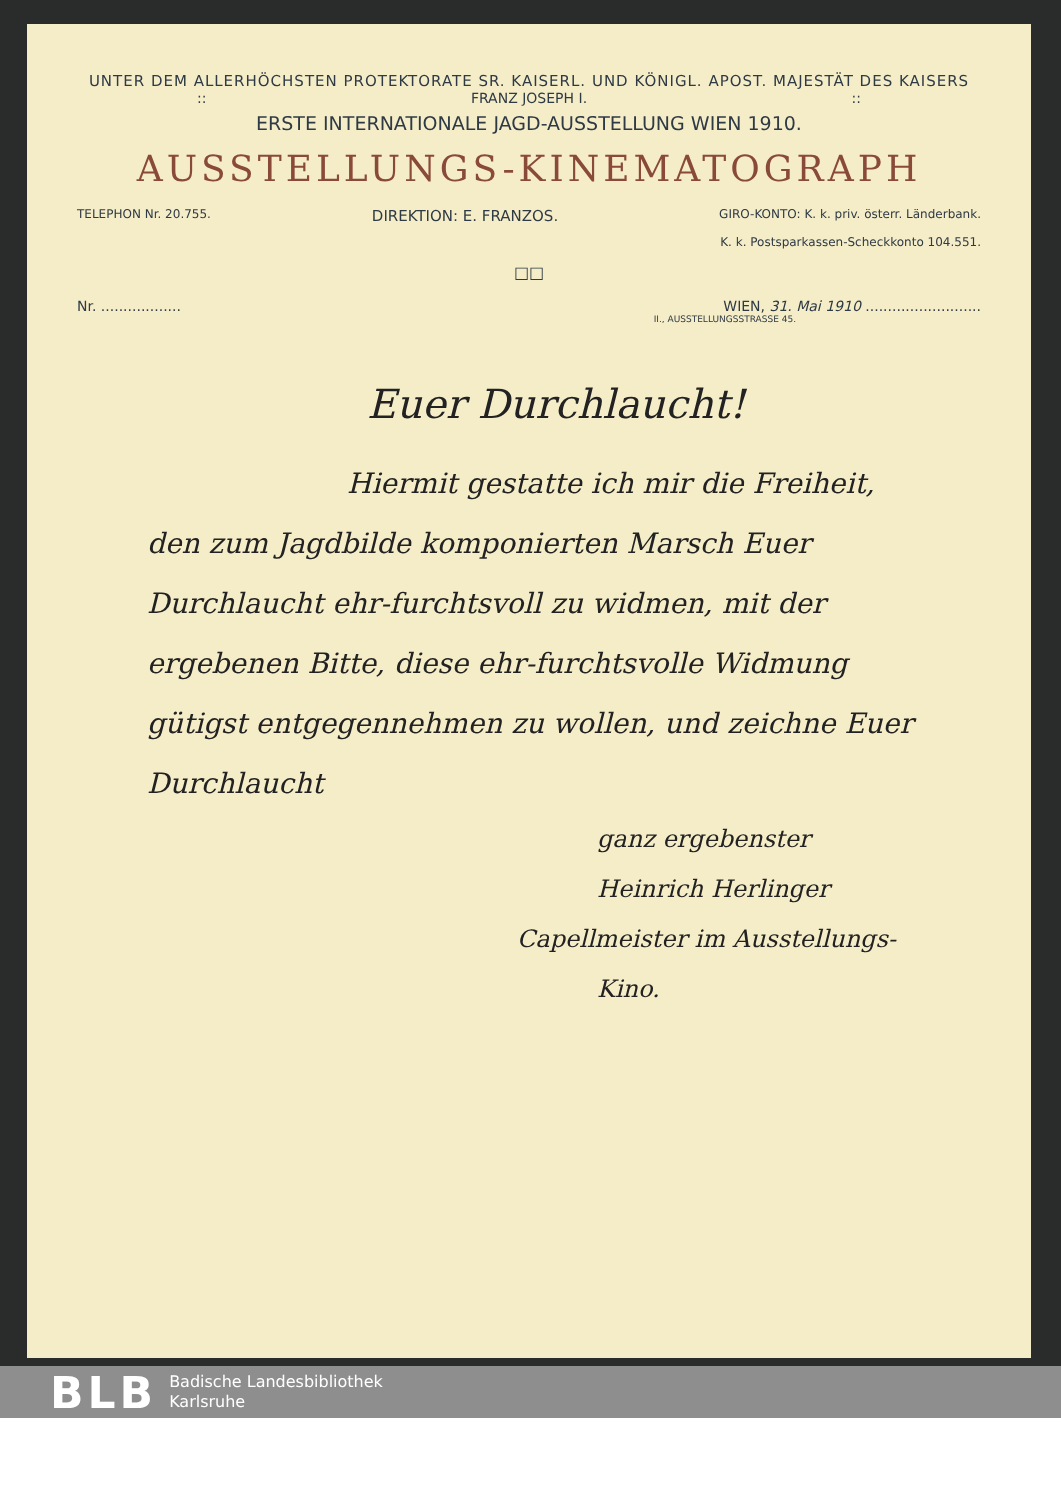UNTER DEM ALLERHÖCHSTEN PROTEKTORATE SR. KAISERL. UND KÖNIGL. APOST. MAJESTÄT DES KAISERS
:: FRANZ JOSEPH I.::
ERSTE INTERNATIONALE JAGD-AUSSTELLUNG WIEN 1910.
AUSSTELLUNGS-KINEMATOGRAPH
TELEPHON Nr. 20.755. DIREKTION: E. FRANZOS. GIRO-KONTO: K. k. priv. österr. Länderbank.
K. k. Postsparkassen-Scheckkonto 104.551.
□□
Nr. .................. WIEN, 31. Mai 1910 ..........................
II., AUSSTELLUNGSSTRASSE 45.
Euer Durchlaucht!
Hiermit gestatte ich mir die Freiheit, den zum Jagdbilde komponierten Marsch Euer Durchlaucht ehr-furchtsvoll zu widmen, mit der ergebenen Bitte, diese ehr-furchtsvolle Widmung gütigst entgegennehmen zu wollen, und zeichne Euer Durchlaucht
ganz ergebenster
Heinrich Herlinger
Capellmeister im Ausstellungs-Kino.
BLB Badische Landesbibliothek
Karlsruhe